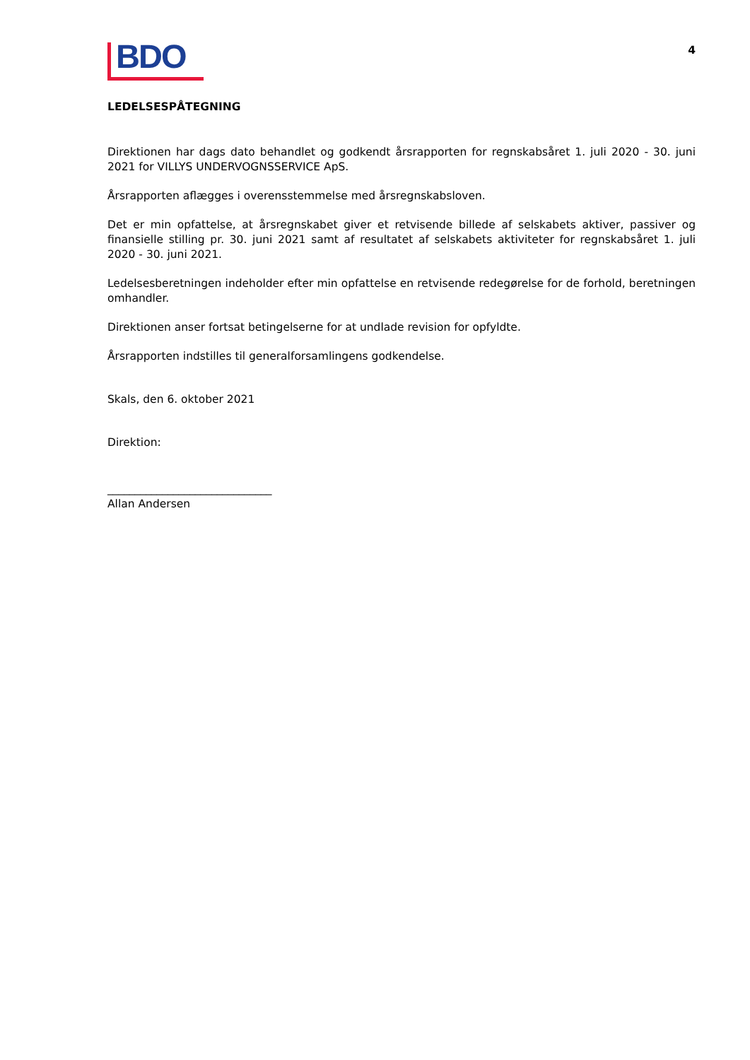BDO 4
LEDELSESPÅTEGNING
Direktionen har dags dato behandlet og godkendt årsrapporten for regnskabsåret 1. juli 2020 - 30. juni 2021 for VILLYS UNDERVOGNSSERVICE ApS.
Årsrapporten aflægges i overensstemmelse med årsregnskabsloven.
Det er min opfattelse, at årsregnskabet giver et retvisende billede af selskabets aktiver, passiver og finansielle stilling pr. 30. juni 2021 samt af resultatet af selskabets aktiviteter for regnskabsåret 1. juli 2020 - 30. juni 2021.
Ledelsesberetningen indeholder efter min opfattelse en retvisende redegørelse for de forhold, beretningen omhandler.
Direktionen anser fortsat betingelserne for at undlade revision for opfyldte.
Årsrapporten indstilles til generalforsamlingens godkendelse.
Skals, den 6. oktober 2021
Direktion:
______________________________
Allan Andersen